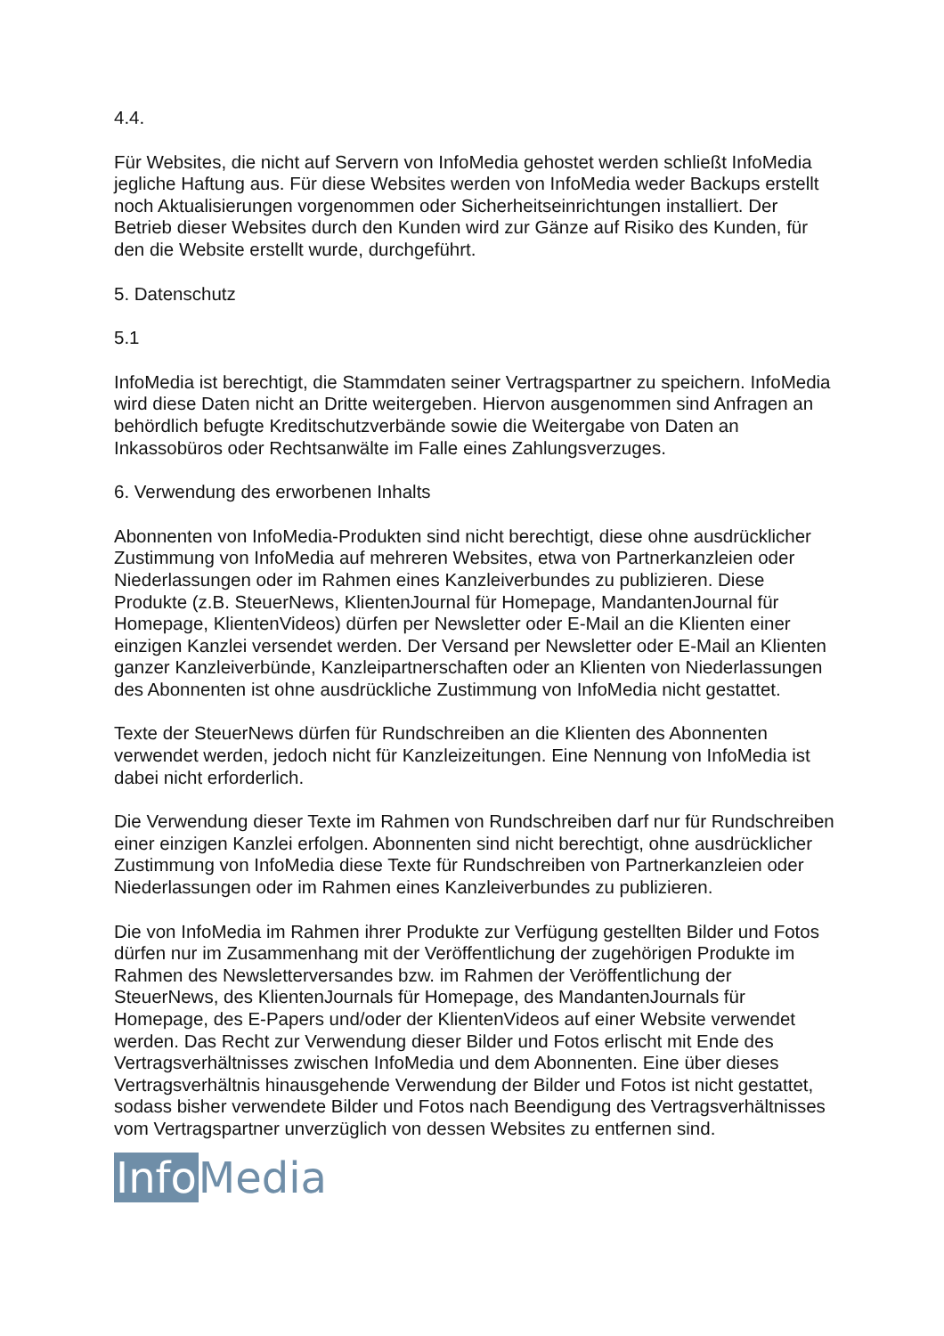4.4.
Für Websites, die nicht auf Servern von InfoMedia gehostet werden schließt InfoMedia jegliche Haftung aus. Für diese Websites werden von InfoMedia weder Backups erstellt noch Aktualisierungen vorgenommen oder Sicherheitseinrichtungen installiert. Der Betrieb dieser Websites durch den Kunden wird zur Gänze auf Risiko des Kunden, für den die Website erstellt wurde, durchgeführt.
5. Datenschutz
5.1
InfoMedia ist berechtigt, die Stammdaten seiner Vertragspartner zu speichern. InfoMedia wird diese Daten nicht an Dritte weitergeben. Hiervon ausgenommen sind Anfragen an behördlich befugte Kreditschutzverbände sowie die Weitergabe von Daten an Inkassobüros oder Rechtsanwälte im Falle eines Zahlungsverzuges.
6. Verwendung des erworbenen Inhalts
Abonnenten von InfoMedia-Produkten sind nicht berechtigt, diese ohne ausdrücklicher Zustimmung von InfoMedia auf mehreren Websites, etwa von Partnerkanzleien oder Niederlassungen oder im Rahmen eines Kanzleiverbundes zu publizieren. Diese Produkte (z.B. SteuerNews, KlientenJournal für Homepage, MandantenJournal für Homepage, KlientenVideos) dürfen per Newsletter oder E-Mail an die Klienten einer einzigen Kanzlei versendet werden. Der Versand per Newsletter oder E-Mail an Klienten ganzer Kanzleiverbünde, Kanzleipartnerschaften oder an Klienten von Niederlassungen des Abonnenten ist ohne ausdrückliche Zustimmung von InfoMedia nicht gestattet.
Texte der SteuerNews dürfen für Rundschreiben an die Klienten des Abonnenten verwendet werden, jedoch nicht für Kanzleizeitungen. Eine Nennung von InfoMedia ist dabei nicht erforderlich.
Die Verwendung dieser Texte im Rahmen von Rundschreiben darf nur für Rundschreiben einer einzigen Kanzlei erfolgen. Abonnenten sind nicht berechtigt, ohne ausdrücklicher Zustimmung von InfoMedia diese Texte für Rundschreiben von Partnerkanzleien oder Niederlassungen oder im Rahmen eines Kanzleiverbundes zu publizieren.
Die von InfoMedia im Rahmen ihrer Produkte zur Verfügung gestellten Bilder und Fotos dürfen nur im Zusammenhang mit der Veröffentlichung der zugehörigen Produkte im Rahmen des Newsletterversandes bzw. im Rahmen der Veröffentlichung der SteuerNews, des KlientenJournals für Homepage, des MandantenJournals für Homepage, des E-Papers und/oder der KlientenVideos auf einer Website verwendet werden. Das Recht zur Verwendung dieser Bilder und Fotos erlischt mit Ende des Vertragsverhältnisses zwischen InfoMedia und dem Abonnenten. Eine über dieses Vertragsverhältnis hinausgehende Verwendung der Bilder und Fotos ist nicht gestattet, sodass bisher verwendete Bilder und Fotos nach Beendigung des Vertragsverhältnisses vom Vertragspartner unverzüglich von dessen Websites zu entfernen sind.
Info Media